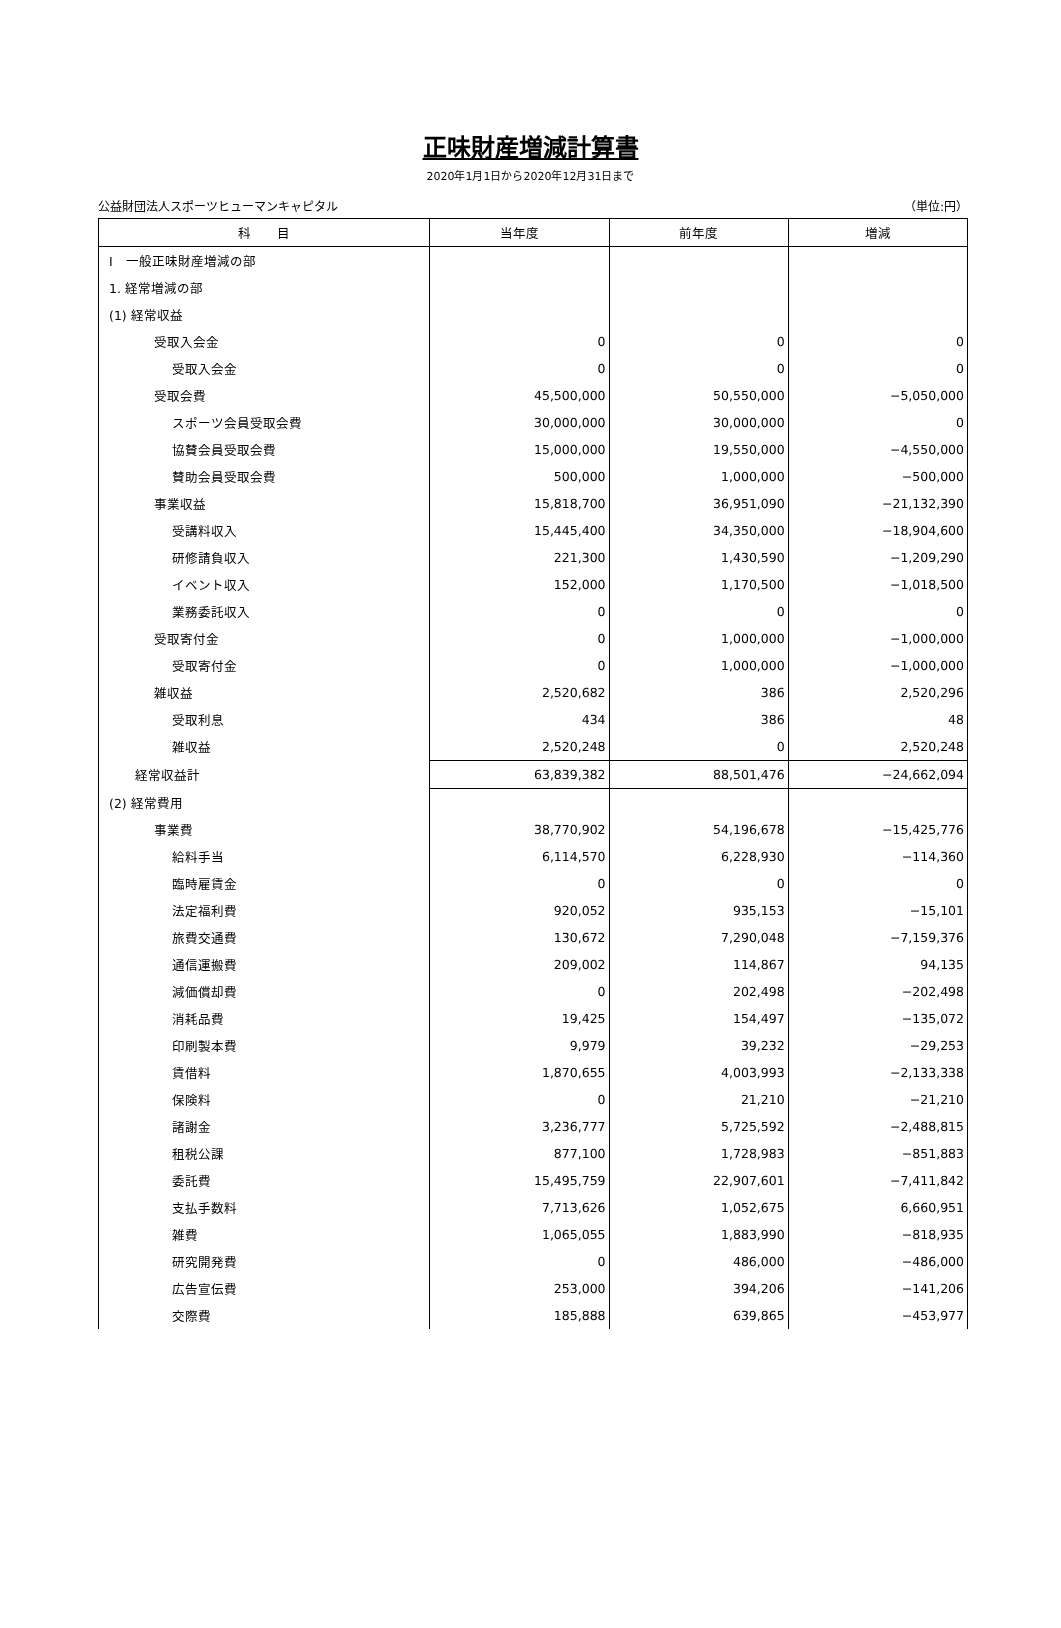正味財産増減計算書
2020年1月1日から2020年12月31日まで
公益財団法人スポーツヒューマンキャピタル （単位:円）
| 科 目 | 当年度 | 前年度 | 増減 |
| --- | --- | --- | --- |
| Ⅰ 一般正味財産増減の部 | | | |
| 1. 経常増減の部 | | | |
| (1) 経常収益 | | | |
| 受取入会金 | 0 | 0 | 0 |
| 受取入会金 | 0 | 0 | 0 |
| 受取会費 | 45,500,000 | 50,550,000 | −5,050,000 |
| スポーツ会員受取会費 | 30,000,000 | 30,000,000 | 0 |
| 協賛会員受取会費 | 15,000,000 | 19,550,000 | −4,550,000 |
| 賛助会員受取会費 | 500,000 | 1,000,000 | −500,000 |
| 事業収益 | 15,818,700 | 36,951,090 | −21,132,390 |
| 受講料収入 | 15,445,400 | 34,350,000 | −18,904,600 |
| 研修請負収入 | 221,300 | 1,430,590 | −1,209,290 |
| イベント収入 | 152,000 | 1,170,500 | −1,018,500 |
| 業務委託収入 | 0 | 0 | 0 |
| 受取寄付金 | 0 | 1,000,000 | −1,000,000 |
| 受取寄付金 | 0 | 1,000,000 | −1,000,000 |
| 雑収益 | 2,520,682 | 386 | 2,520,296 |
| 受取利息 | 434 | 386 | 48 |
| 雑収益 | 2,520,248 | 0 | 2,520,248 |
| 経常収益計 | 63,839,382 | 88,501,476 | −24,662,094 |
| (2) 経常費用 | | | |
| 事業費 | 38,770,902 | 54,196,678 | −15,425,776 |
| 給料手当 | 6,114,570 | 6,228,930 | −114,360 |
| 臨時雇賃金 | 0 | 0 | 0 |
| 法定福利費 | 920,052 | 935,153 | −15,101 |
| 旅費交通費 | 130,672 | 7,290,048 | −7,159,376 |
| 通信運搬費 | 209,002 | 114,867 | 94,135 |
| 減価償却費 | 0 | 202,498 | −202,498 |
| 消耗品費 | 19,425 | 154,497 | −135,072 |
| 印刷製本費 | 9,979 | 39,232 | −29,253 |
| 賃借料 | 1,870,655 | 4,003,993 | −2,133,338 |
| 保険料 | 0 | 21,210 | −21,210 |
| 諸謝金 | 3,236,777 | 5,725,592 | −2,488,815 |
| 租税公課 | 877,100 | 1,728,983 | −851,883 |
| 委託費 | 15,495,759 | 22,907,601 | −7,411,842 |
| 支払手数料 | 7,713,626 | 1,052,675 | 6,660,951 |
| 雑費 | 1,065,055 | 1,883,990 | −818,935 |
| 研究開発費 | 0 | 486,000 | −486,000 |
| 広告宣伝費 | 253,000 | 394,206 | −141,206 |
| 交際費 | 185,888 | 639,865 | −453,977 |